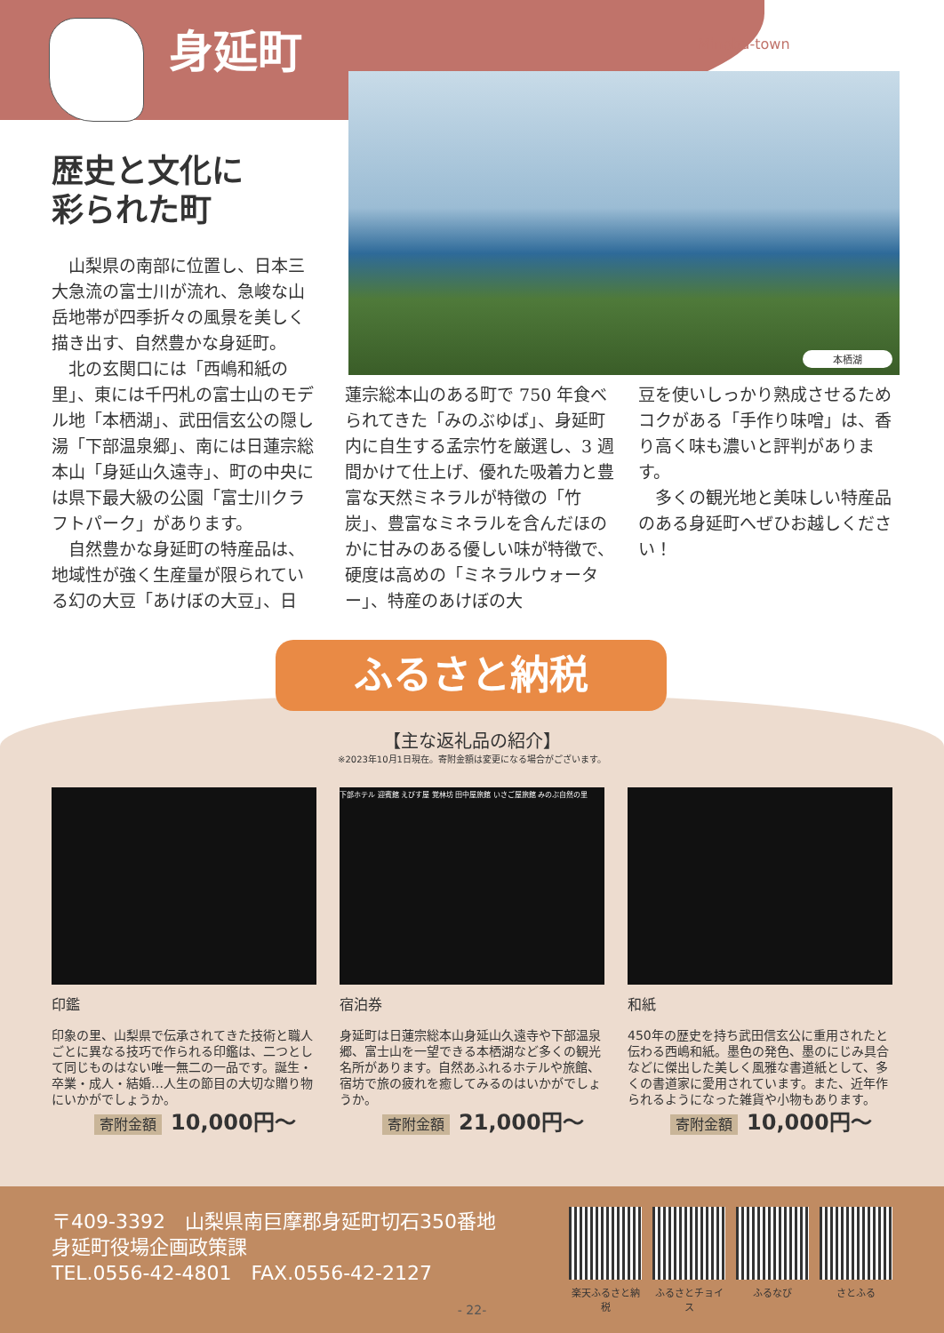身延町 Minobu-town
本栖湖
歴史と文化に
彩られた町
　山梨県の南部に位置し、日本三大急流の富士川が流れ、急峻な山岳地帯が四季折々の風景を美しく描き出す、自然豊かな身延町。
　北の玄関口には「西嶋和紙の里」、東には千円札の富士山のモデル地「本栖湖」、武田信玄公の隠し湯「下部温泉郷」、南には日蓮宗総本山「身延山久遠寺」、町の中央には県下最大級の公園「富士川クラフトパーク」があります。
　自然豊かな身延町の特産品は、地域性が強く生産量が限られている幻の大豆「あけぼの大豆」、日
蓮宗総本山のある町で 750 年食べられてきた「みのぶゆば」、身延町内に自生する孟宗竹を厳選し、3 週間かけて仕上げ、優れた吸着力と豊富な天然ミネラルが特徴の「竹炭」、豊富なミネラルを含んだほのかに甘みのある優しい味が特徴で、硬度は高めの「ミネラルウォーター」、特産のあけぼの大
豆を使いしっかり熟成させるためコクがある「手作り味噌」は、香り高く味も濃いと評判があります。
　多くの観光地と美味しい特産品のある身延町へぜひお越しください！
ふるさと納税
【主な返礼品の紹介】
※2023年10月1日現在。寄附金額は変更になる場合がございます。
印鑑
印象の里、山梨県で伝承されてきた技術と職人ごとに異なる技巧で作られる印鑑は、二つとして同じものはない唯一無二の一品です。誕生・卒業・成人・結婚…人生の節目の大切な贈り物にいかがでしょうか。
寄附金額 10,000円〜
下部ホテル 迎賓館 えびす屋 覚林坊 田中屋旅館 いさご屋旅館 みのぶ自然の里
宿泊券
身延町は日蓮宗総本山身延山久遠寺や下部温泉郷、富士山を一望できる本栖湖など多くの観光名所があります。自然あふれるホテルや旅館、宿坊で旅の疲れを癒してみるのはいかがでしょうか。
寄附金額 21,000円〜
和紙
450年の歴史を持ち武田信玄公に重用されたと伝わる西嶋和紙。墨色の発色、墨のにじみ具合などに傑出した美しく風雅な書道紙として、多くの書道家に愛用されています。また、近年作られるようになった雑貨や小物もあります。
寄附金額 10,000円〜
〒409-3392　山梨県南巨摩郡身延町切石350番地
身延町役場企画政策課
TEL.0556-42-4801　FAX.0556-42-2127
楽天ふるさと納税
ふるさとチョイス
ふるなび さとふる
- 22-